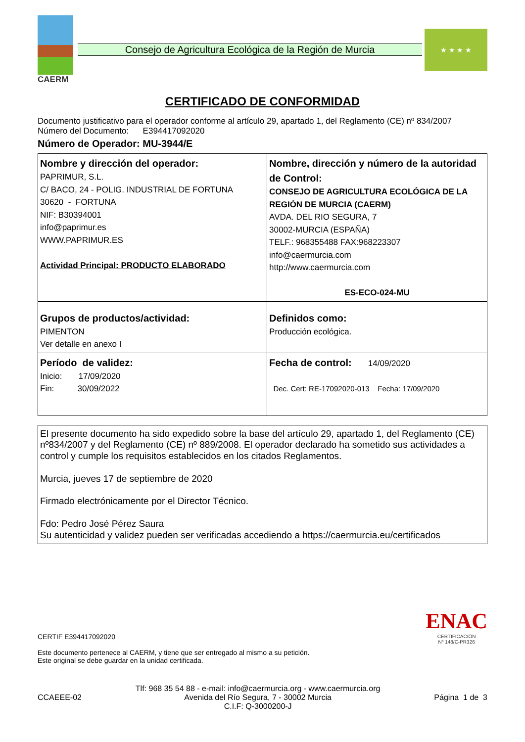CAERM
Consejo de Agricultura Ecológica de la Región de Murcia
★ ★ ★ ★
CERTIFICADO DE CONFORMIDAD
Documento justificativo para el operador conforme al artículo 29, apartado 1, del Reglamento (CE) nº 834/2007
Número del Documento: E394417092020
Número de Operador: MU-3944/E
| Nombre y dirección del operador: PAPRIMUR, S.L. C/ BACO, 24 - POLIG. INDUSTRIAL DE FORTUNA 30620 - FORTUNA NIF: B30394001 info@paprimur.es WWW.PAPRIMUR.ES Actividad Principal: PRODUCTO ELABORADO | Nombre, dirección y número de la autoridad de Control: CONSEJO DE AGRICULTURA ECOLÓGICA DE LA REGIÓN DE MURCIA (CAERM) AVDA. DEL RIO SEGURA, 7 30002-MURCIA (ESPAÑA) TELF.: 968355488 FAX:968223307 info@caermurcia.com http://www.caermurcia.com ES-ECO-024-MU |
| Grupos de productos/actividad: PIMENTON Ver detalle en anexo I | Definidos como: Producción ecológica. |
| Período de validez: Inicio: 17/09/2020 Fin: 30/09/2022 | Fecha de control: 14/09/2020 Dec. Cert: RE-17092020-013 Fecha: 17/09/2020 |
El presente documento ha sido expedido sobre la base del artículo 29, apartado 1, del Reglamento (CE) nº834/2007 y del Reglamento (CE) nº 889/2008. El operador declarado ha sometido sus actividades a control y cumple los requisitos establecidos en los citados Reglamentos.
Murcia, jueves 17 de septiembre de 2020
Firmado electrónicamente por el Director Técnico.
Fdo: Pedro José Pérez Saura
Su autenticidad y validez pueden ser verificadas accediendo a https://caermurcia.eu/certificados
CERTIF E394417092020
Este documento pertenece al CAERM, y tiene que ser entregado al mismo a su petición.
Este original se debe guardar en la unidad certificada.
ENAC
CERTIFICACIÓN
Nº 148/C-PR326
CCAEEE-02
Tlf: 968 35 54 88 - e-mail: info@caermurcia.org - www.caermurcia.org
Avenida del Río Segura, 7 - 30002 Murcia
C.I.F: Q-3000200-J
Página 1 de 3